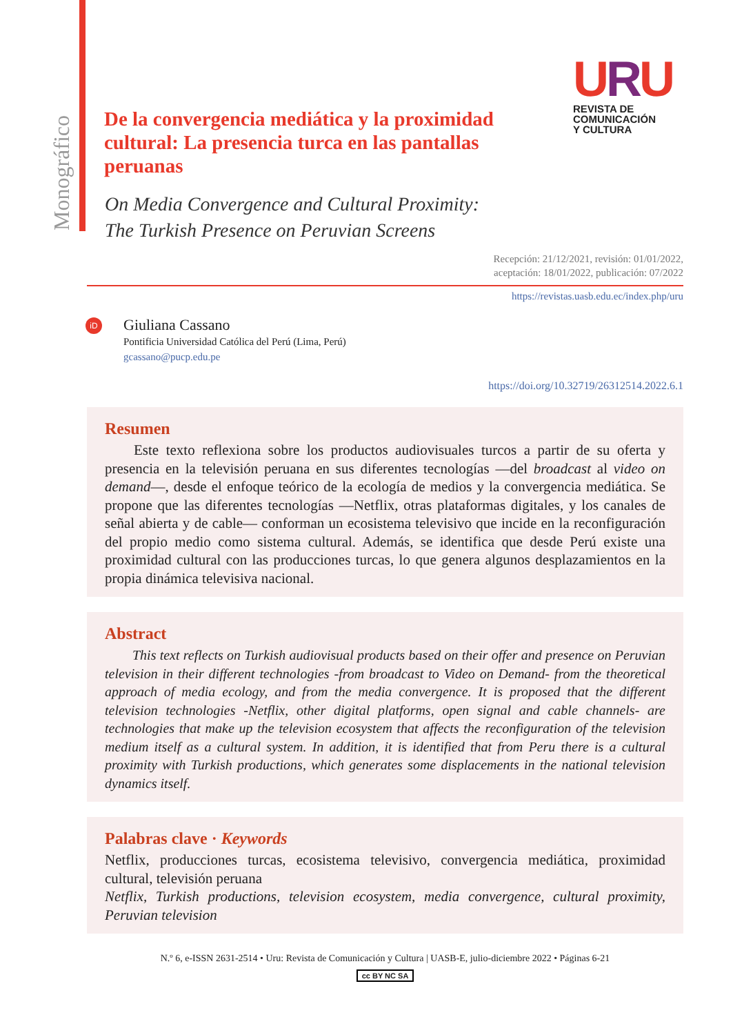Monográfico
URU
REVISTA DE
COMUNICACIÓN
Y CULTURA
De la convergencia mediática y la proximidad cultural: La presencia turca en las pantallas peruanas
On Media Convergence and Cultural Proximity:
The Turkish Presence on Peruvian Screens
Recepción: 21/12/2021, revisión: 01/01/2022,
aceptación: 18/01/2022, publicación: 07/2022
https://revistas.uasb.edu.ec/index.php/uru
iD
Giuliana Cassano
Pontificia Universidad Católica del Perú (Lima, Perú)
gcassano@pucp.edu.pe
https://doi.org/10.32719/26312514.2022.6.1
Resumen
  Este texto reflexiona sobre los productos audiovisuales turcos a partir de su oferta y presencia en la televisión peruana en sus diferentes tecnologías —del broadcast al video on demand—, desde el enfoque teórico de la ecología de medios y la convergencia mediática. Se propone que las diferentes tecnologías —Netflix, otras plataformas digitales, y los canales de señal abierta y de cable— conforman un ecosistema televisivo que incide en la reconfiguración del propio medio como sistema cultural. Además, se identifica que desde Perú existe una proximidad cultural con las producciones turcas, lo que genera algunos desplazamientos en la propia dinámica televisiva nacional.
Abstract
  This text reflects on Turkish audiovisual products based on their offer and presence on Peruvian television in their different technologies -from broadcast to Video on Demand- from the theoretical approach of media ecology, and from the media convergence. It is proposed that the different television technologies -Netflix, other digital platforms, open signal and cable channels- are technologies that make up the television ecosystem that affects the reconfiguration of the television medium itself as a cultural system. In addition, it is identified that from Peru there is a cultural proximity with Turkish productions, which generates some displacements in the national television dynamics itself.
Palabras clave · Keywords
Netflix, producciones turcas, ecosistema televisivo, convergencia mediática, proximidad cultural, televisión peruana
Netflix, Turkish productions, television ecosystem, media convergence, cultural proximity, Peruvian television
N.º 6, e-ISSN 2631-2514 • Uru: Revista de Comunicación y Cultura | UASB-E, julio-diciembre 2022 • Páginas 6-21
cc BY NC SA